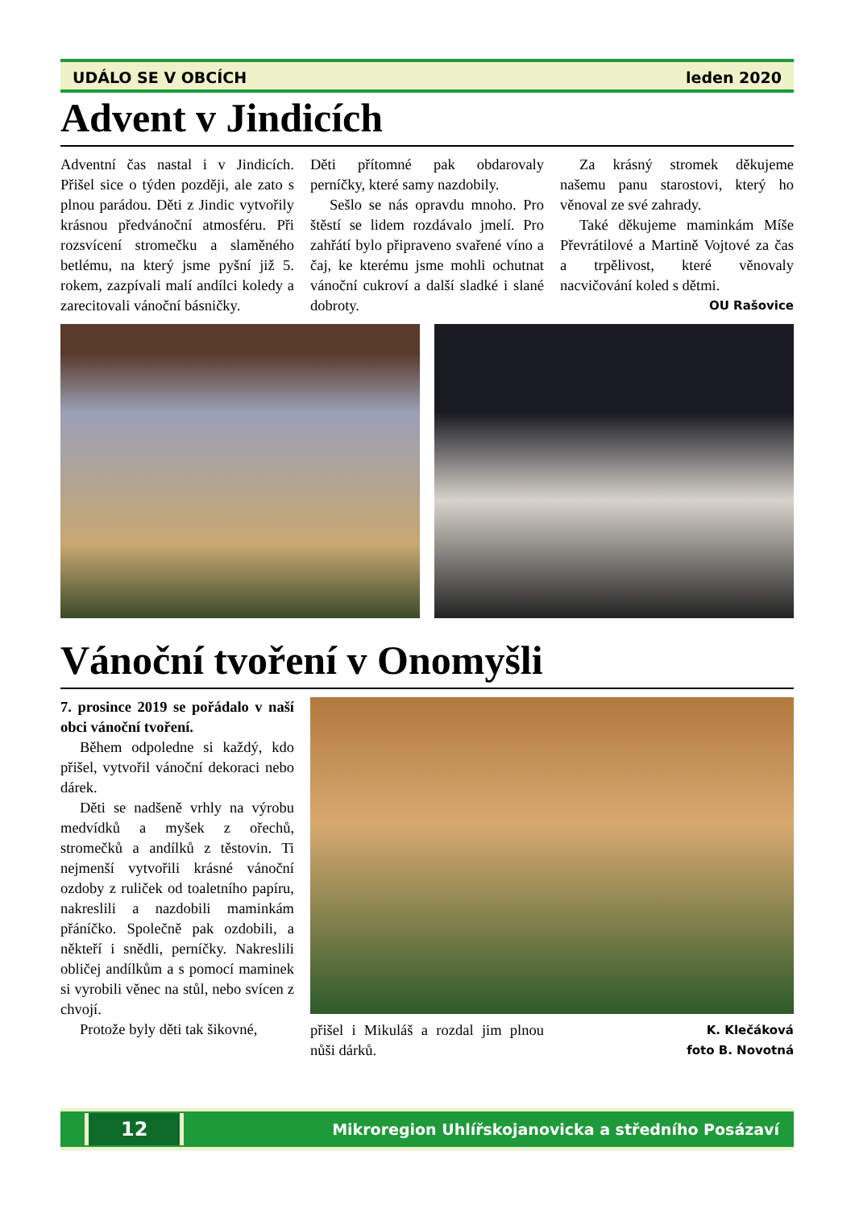UDÁLO SE V OBCÍCH leden 2020
Advent v Jindicích
Adventní čas nastal i v Jindicích. Přišel sice o týden později, ale zato s plnou parádou. Děti z Jindic vytvořily krásnou předvánoční atmosféru. Při rozsvícení stromečku a slaměného betlému, na který jsme pyšní již 5. rokem, zazpívali malí andílci koledy a zarecitovali vánoční básničky.
Děti přítomné pak obdarovaly perníčky, které samy nazdobily.
Sešlo se nás opravdu mnoho. Pro štěstí se lidem rozdávalo jmelí. Pro zahřátí bylo připraveno svařené víno a čaj, ke kterému jsme mohli ochutnat vánoční cukroví a další sladké i slané dobroty.
Za krásný stromek děkujeme našemu panu starostovi, který ho věnoval ze své zahrady.
Také děkujeme maminkám Míše Převrátilové a Martině Vojtové za čas a trpělivost, které věnovaly nacvičování koled s dětmi.
OU Rašovice
Vánoční tvoření v Onomyšli
7. prosince 2019 se pořádalo v naší obci vánoční tvoření.
Během odpoledne si každý, kdo přišel, vytvořil vánoční dekoraci nebo dárek.
Děti se nadšeně vrhly na výrobu medvídků a myšek z ořechů, stromečků a andílků z těstovin. Ti nejmenší vytvořili krásné vánoční ozdoby z ruliček od toaletního papíru, nakreslili a nazdobili maminkám přáníčko. Společně pak ozdobili, a někteří i snědli, perníčky. Nakreslili obličej andílkům a s pomocí maminek si vyrobili věnec na stůl, nebo svícen z chvojí.
Protože byly děti tak šikovné,
přišel i Mikuláš a rozdal jim plnou nůši dárků.
K. Klečáková
foto B. Novotná
12 Mikroregion Uhlířskojanovicka a středního Posázaví